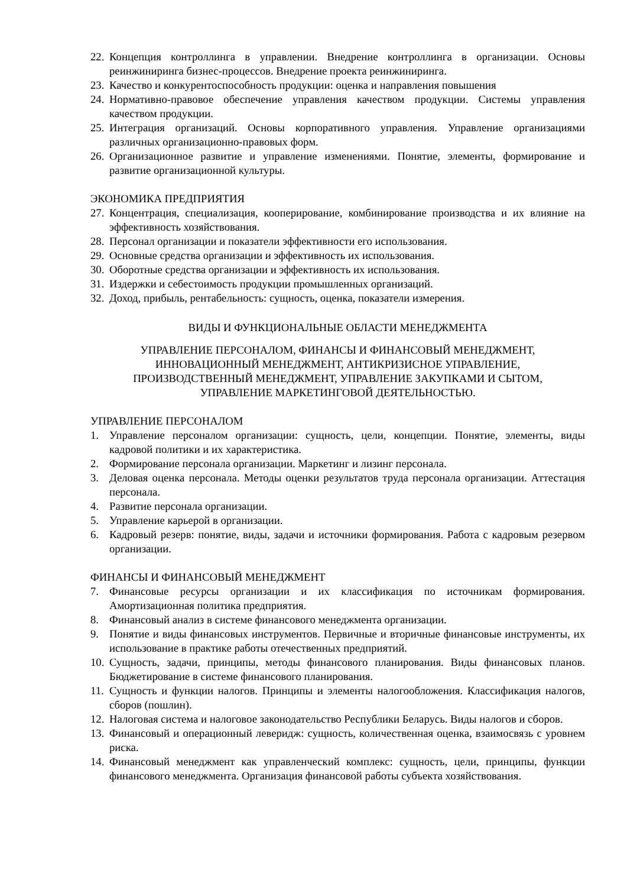22. Концепция контроллинга в управлении. Внедрение контроллинга в организации. Основы реинжиниринга бизнес-процессов. Внедрение проекта реинжиниринга.
23. Качество и конкурентоспособность продукции: оценка и направления повышения
24. Нормативно-правовое обеспечение управления качеством продукции. Системы управления качеством продукции.
25. Интеграция организаций. Основы корпоративного управления. Управление организациями различных организационно-правовых форм.
26. Организационное развитие и управление изменениями. Понятие, элементы, формирование и развитие организационной культуры.
ЭКОНОМИКА ПРЕДПРИЯТИЯ
27. Концентрация, специализация, кооперирование, комбинирование производства и их влияние на эффективность хозяйствования.
28. Персонал организации и показатели эффективности его использования.
29. Основные средства организации и эффективность их использования.
30. Оборотные средства организации и эффективность их использования.
31. Издержки и себестоимость продукции промышленных организаций.
32. Доход, прибыль, рентабельность: сущность, оценка, показатели измерения.
ВИДЫ И ФУНКЦИОНАЛЬНЫЕ ОБЛАСТИ МЕНЕДЖМЕНТА
УПРАВЛЕНИЕ ПЕРСОНАЛОМ, ФИНАНСЫ И ФИНАНСОВЫЙ МЕНЕДЖМЕНТ,
ИННОВАЦИОННЫЙ МЕНЕДЖМЕНТ, АНТИКРИЗИСНОЕ УПРАВЛЕНИЕ,
ПРОИЗВОДСТВЕННЫЙ МЕНЕДЖМЕНТ, УПРАВЛЕНИЕ ЗАКУПКАМИ И СЫТОМ,
УПРАВЛЕНИЕ МАРКЕТИНГОВОЙ ДЕЯТЕЛЬНОСТЬЮ.
УПРАВЛЕНИЕ ПЕРСОНАЛОМ
1. Управление персоналом организации: сущность, цели, концепции. Понятие, элементы, виды кадровой политики и их характеристика.
2. Формирование персонала организации. Маркетинг и лизинг персонала.
3. Деловая оценка персонала. Методы оценки результатов труда персонала организации. Аттестация персонала.
4. Развитие персонала организации.
5. Управление карьерой в организации.
6. Кадровый резерв: понятие, виды, задачи и источники формирования. Работа с кадровым резервом организации.
ФИНАНСЫ И ФИНАНСОВЫЙ МЕНЕДЖМЕНТ
7. Финансовые ресурсы организации и их классификация по источникам формирования. Амортизационная политика предприятия.
8. Финансовый анализ в системе финансового менеджмента организации.
9. Понятие и виды финансовых инструментов. Первичные и вторичные финансовые инструменты, их использование в практике работы отечественных предприятий.
10. Сущность, задачи, принципы, методы финансового планирования. Виды финансовых планов. Бюджетирование в системе финансового планирования.
11. Сущность и функции налогов. Принципы и элементы налогообложения. Классификация налогов, сборов (пошлин).
12. Налоговая система и налоговое законодательство Республики Беларусь. Виды налогов и сборов.
13. Финансовый и операционный леверидж: сущность, количественная оценка, взаимосвязь с уровнем риска.
14. Финансовый менеджмент как управленческий комплекс: сущность, цели, принципы, функции финансового менеджмента. Организация финансовой работы субъекта хозяйствования.